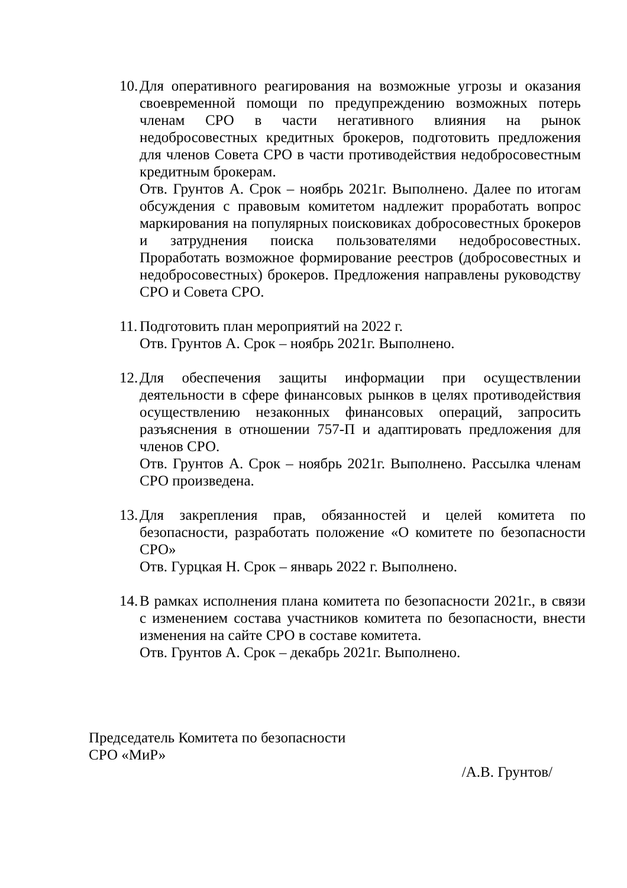10.
Для оперативного реагирования на возможные угрозы и оказания своевременной помощи по предупреждению возможных потерь членам СРО в части негативного влияния на рынок недобросовестных кредитных брокеров, подготовить предложения для членов Совета СРО в части противодействия недобросовестным кредитным брокерам.
Отв. Грунтов А. Срок – ноябрь 2021г. Выполнено. Далее по итогам обсуждения с правовым комитетом надлежит проработать вопрос маркирования на популярных поисковиках добросовестных брокеров и затруднения поиска пользователями недобросовестных. Проработать возможное формирование реестров (добросовестных и недобросовестных) брокеров. Предложения направлены руководству СРО и Совета СРО.
11.
Подготовить план мероприятий на 2022 г.
Отв. Грунтов А. Срок – ноябрь 2021г. Выполнено.
12.
Для обеспечения защиты информации при осуществлении деятельности в сфере финансовых рынков в целях противодействия осуществлению незаконных финансовых операций, запросить разъяснения в отношении 757-П и адаптировать предложения для членов СРО.
Отв. Грунтов А. Срок – ноябрь 2021г. Выполнено. Рассылка членам СРО произведена.
13.
Для закрепления прав, обязанностей и целей комитета по безопасности, разработать положение «О комитете по безопасности СРО»
Отв. Гурцкая Н. Срок – январь 2022 г. Выполнено.
14.
В рамках исполнения плана комитета по безопасности 2021г., в связи с изменением состава участников комитета по безопасности, внести изменения на сайте СРО в составе комитета.
Отв. Грунтов А. Срок – декабрь 2021г. Выполнено.
Председатель Комитета по безопасности
СРО «МиР»
/А.В. Грунтов/